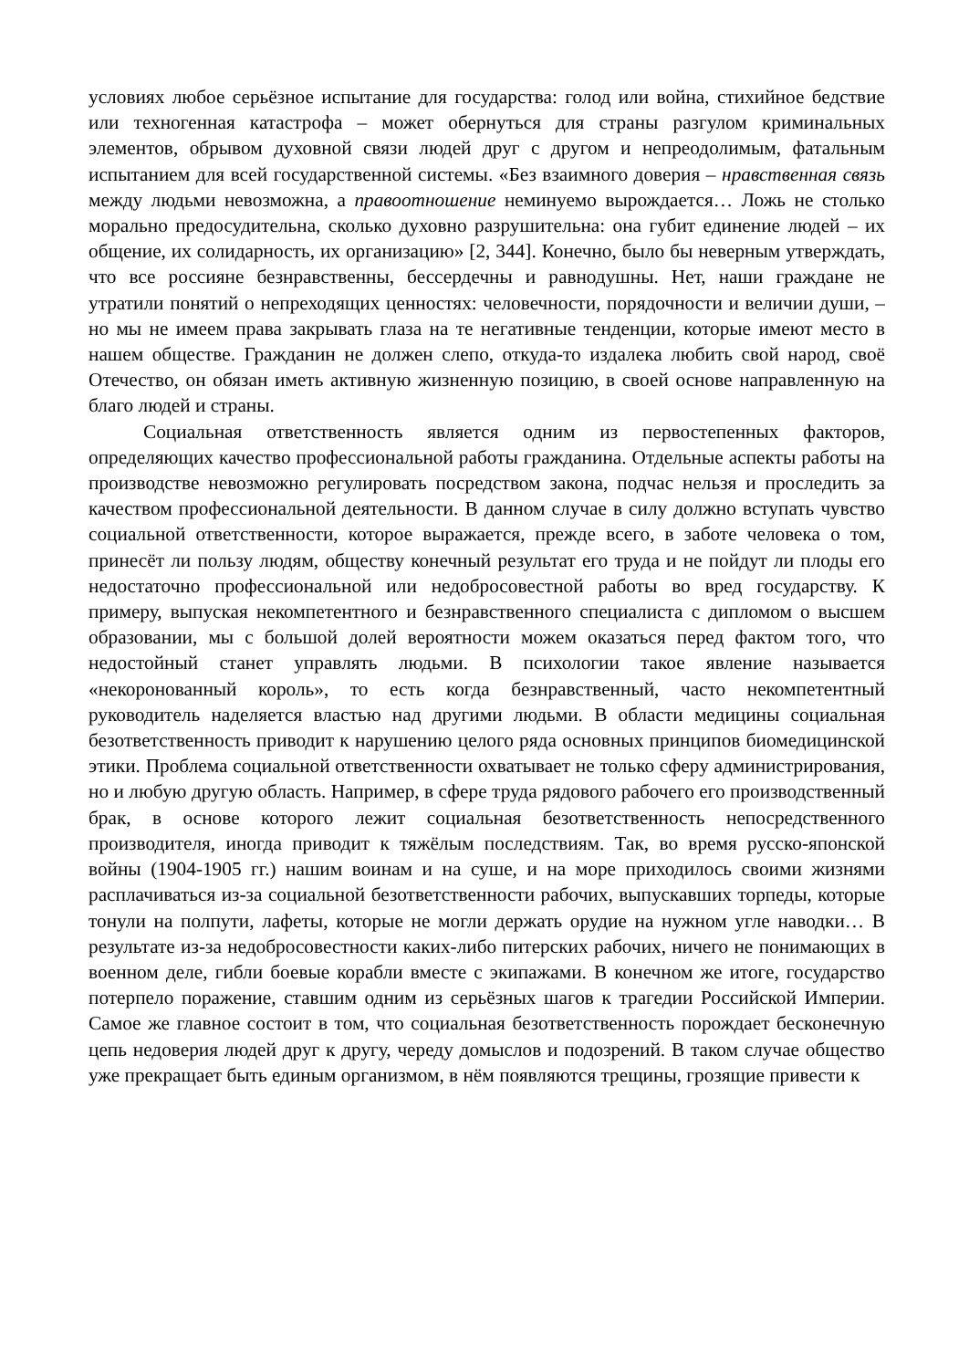условиях любое серьёзное испытание для государства: голод или война, стихийное бедствие или техногенная катастрофа – может обернуться для страны разгулом криминальных элементов, обрывом духовной связи людей друг с другом и непреодолимым, фатальным испытанием для всей государственной системы. «Без взаимного доверия – нравственная связь между людьми невозможна, а правоотношение неминуемо вырождается… Ложь не столько морально предосудительна, сколько духовно разрушительна: она губит единение людей – их общение, их солидарность, их организацию» [2, 344]. Конечно, было бы неверным утверждать, что все россияне безнравственны, бессердечны и равнодушны. Нет, наши граждане не утратили понятий о непреходящих ценностях: человечности, порядочности и величии души, – но мы не имеем права закрывать глаза на те негативные тенденции, которые имеют место в нашем обществе. Гражданин не должен слепо, откуда-то издалека любить свой народ, своё Отечество, он обязан иметь активную жизненную позицию, в своей основе направленную на благо людей и страны.
Социальная ответственность является одним из первостепенных факторов, определяющих качество профессиональной работы гражданина. Отдельные аспекты работы на производстве невозможно регулировать посредством закона, подчас нельзя и проследить за качеством профессиональной деятельности. В данном случае в силу должно вступать чувство социальной ответственности, которое выражается, прежде всего, в заботе человека о том, принесёт ли пользу людям, обществу конечный результат его труда и не пойдут ли плоды его недостаточно профессиональной или недобросовестной работы во вред государству. К примеру, выпуская некомпетентного и безнравственного специалиста с дипломом о высшем образовании, мы с большой долей вероятности можем оказаться перед фактом того, что недостойный станет управлять людьми. В психологии такое явление называется «некоронованный король», то есть когда безнравственный, часто некомпетентный руководитель наделяется властью над другими людьми. В области медицины социальная безответственность приводит к нарушению целого ряда основных принципов биомедицинской этики. Проблема социальной ответственности охватывает не только сферу администрирования, но и любую другую область. Например, в сфере труда рядового рабочего его производственный брак, в основе которого лежит социальная безответственность непосредственного производителя, иногда приводит к тяжёлым последствиям. Так, во время русско-японской войны (1904-1905 гг.) нашим воинам и на суше, и на море приходилось своими жизнями расплачиваться из-за социальной безответственности рабочих, выпускавших торпеды, которые тонули на полпути, лафеты, которые не могли держать орудие на нужном угле наводки… В результате из-за недобросовестности каких-либо питерских рабочих, ничего не понимающих в военном деле, гибли боевые корабли вместе с экипажами. В конечном же итоге, государство потерпело поражение, ставшим одним из серьёзных шагов к трагедии Российской Империи. Самое же главное состоит в том, что социальная безответственность порождает бесконечную цепь недоверия людей друг к другу, череду домыслов и подозрений. В таком случае общество уже прекращает быть единым организмом, в нём появляются трещины, грозящие привести к